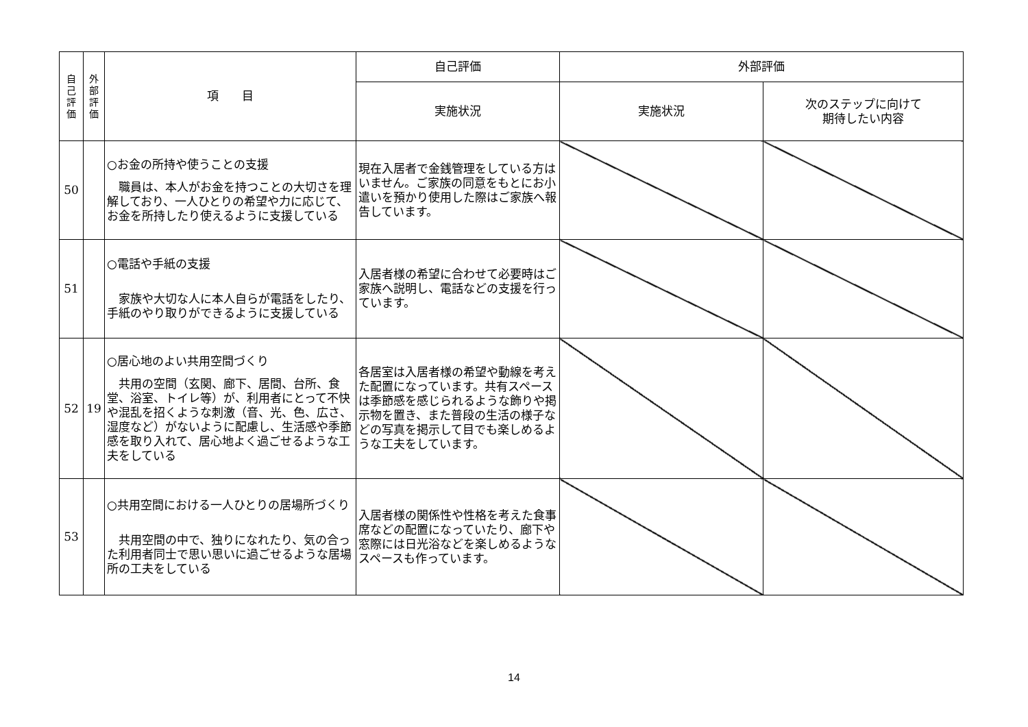| 自 己 評 価 | 外 部 評 価 | 項 目 | 自己評価 | 外部評価 | |
| --- | --- | --- | --- | --- | --- |
| | | | 実施状況 | 実施状況 | 次のステップに向けて 期待したい内容 |
| 50 | | ○お金の所持や使うことの支援 職員は、本人がお金を持つことの大切さを理解しており、一人ひとりの希望や力に応じて、お金を所持したり使えるように支援している | 現在入居者で金銭管理をしている方はいません。ご家族の同意をもとにお小遣いを預かり使用した際はご家族へ報告しています。 | | |
| 51 | | ○電話や手紙の支援 家族や大切な人に本人自らが電話をしたり、手紙のやり取りができるように支援している | 入居者様の希望に合わせて必要時はご家族へ説明し、電話などの支援を行っています。 | | |
| 52 | 19 | ○居心地のよい共用空間づくり 共用の空間（玄関、廊下、居間、台所、食堂、浴室、トイレ等）が、利用者にとって不快や混乱を招くような刺激（音、光、色、広さ、湿度など）がないように配慮し、生活感や季節感を取り入れて、居心地よく過ごせるような工夫をしている | 各居室は入居者様の希望や動線を考えた配置になっています。共有スペースは季節感を感じられるような飾りや掲示物を置き、また普段の生活の様子などの写真を掲示して目でも楽しめるような工夫をしています。 | | |
| 53 | | ○共用空間における一人ひとりの居場所づくり 共用空間の中で、独りになれたり、気の合った利用者同士で思い思いに過ごせるような居場所の工夫をしている | 入居者様の関係性や性格を考えた食事席などの配置になっていたり、廊下や窓際には日光浴などを楽しめるようなスペースも作っています。 | | |
14